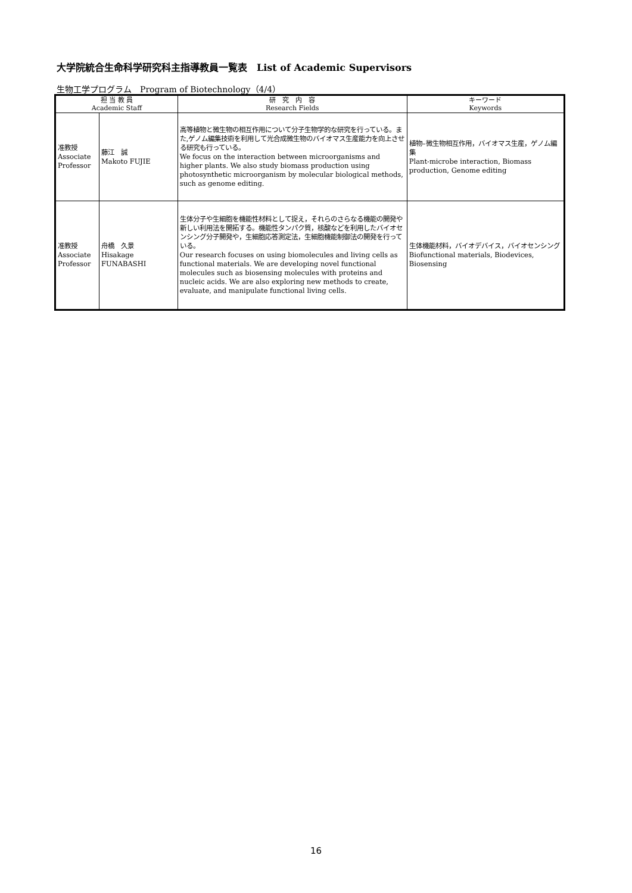大学院統合生命科学研究科主指導教員一覧表　List of Academic Supervisors
生物工学プログラム　Program of Biotechnology（4/4）
| 担 当 教 員 Academic Staff | | 研 究 内 容 Research Fields | キーワード Keywords |
| --- | --- | --- | --- |
| 准教授 Associate Professor | 藤江 誠 Makoto FUJIE | 高等植物と微生物の相互作用について分子生物学的な研究を行っている。また,ゲノム編集技術を利用して光合成微生物のバイオマス生産能力を向上させる研究も行っている。 We focus on the interaction between microorganisms and higher plants. We also study biomass production using photosynthetic microorganism by molecular biological methods, such as genome editing. | 植物–微生物相互作用，バイオマス生産，ゲノム編集 Plant-microbe interaction, Biomass production, Genome editing |
| 准教授 Associate Professor | 舟橋 久景 Hisakage FUNABASHI | 生体分子や生細胞を機能性材料として捉え，それらのさらなる機能の開発や新しい利用法を開拓する。機能性タンパク質，核酸などを利用したバイオセンシング分子開発や，生細胞応答測定法，生細胞機能制御法の開発を行っている。 Our research focuses on using biomolecules and living cells as functional materials. We are developing novel functional molecules such as biosensing molecules with proteins and nucleic acids. We are also exploring new methods to create, evaluate, and manipulate functional living cells. | 生体機能材料，バイオデバイス，バイオセンシング Biofunctional materials, Biodevices, Biosensing |
16